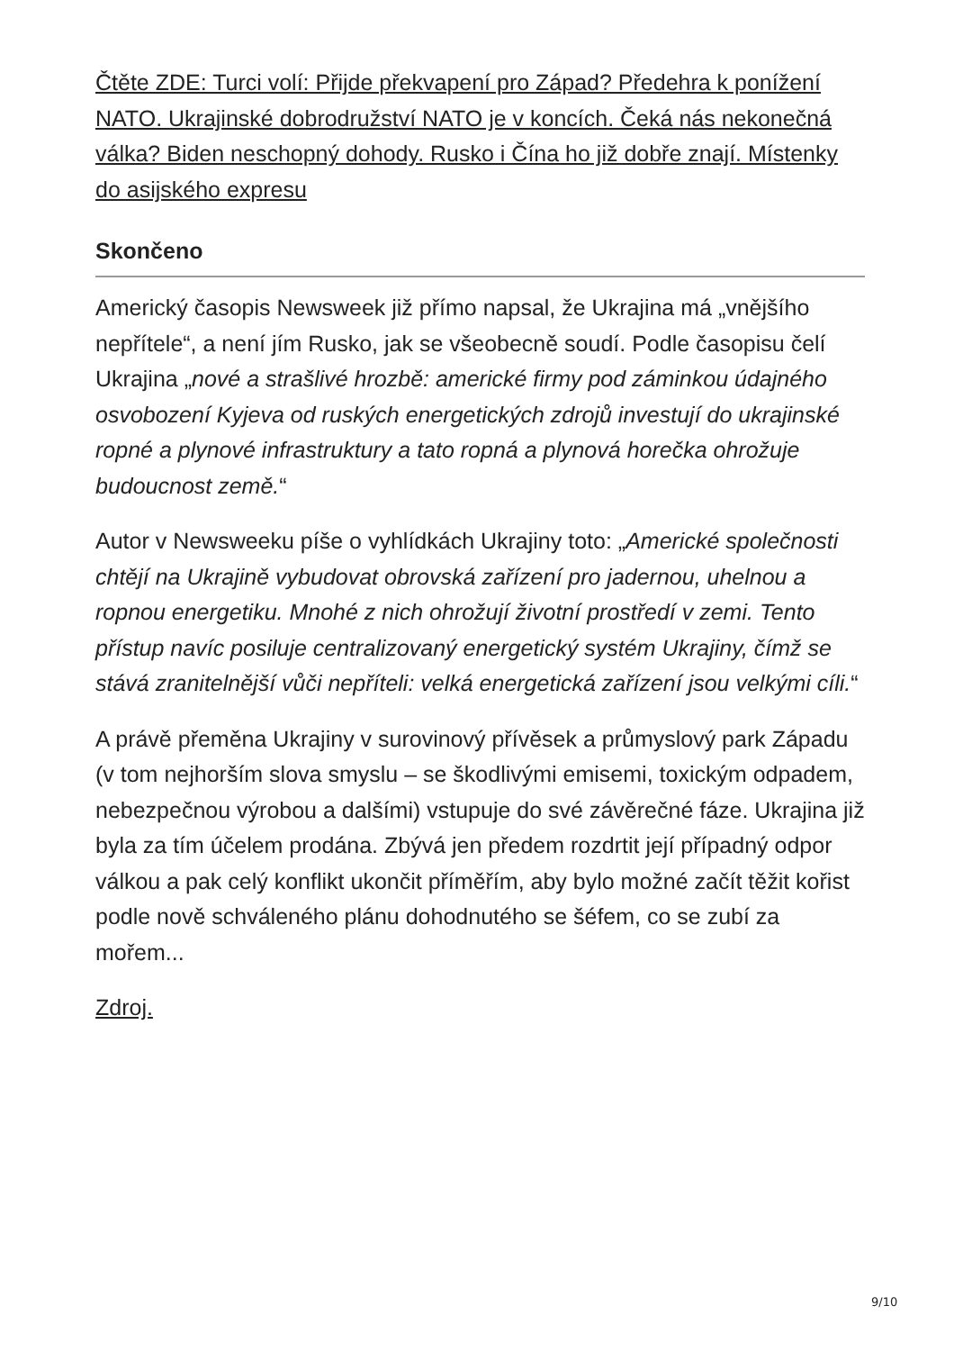Čtěte ZDE: Turci volí: Přijde překvapení pro Západ? Předehra k ponížení NATO. Ukrajinské dobrodružství NATO je v koncích. Čeká nás nekonečná válka? Biden neschopný dohody. Rusko i Čína ho již dobře znají. Místenky do asijského expresu
Skončeno
Americký časopis Newsweek již přímo napsal, že Ukrajina má „vnějšího nepřítele“, a není jím Rusko, jak se všeobecně soudí. Podle časopisu čelí Ukrajina „nové a strašlivé hrozbě: americké firmy pod záminkou údajného osvobození Kyjeva od ruských energetických zdrojů investují do ukrajinské ropné a plynové infrastruktury a tato ropná a plynová horečka ohrožuje budoucnost země.“
Autor v Newsweeku píše o vyhlídkách Ukrajiny toto: „Americké společnosti chtějí na Ukrajině vybudovat obrovská zařízení pro jadernou, uhelnou a ropnou energetiku. Mnohé z nich ohrožují životní prostředí v zemi. Tento přístup navíc posiluje centralizovaný energetický systém Ukrajiny, čímž se stává zranitelnější vůči nepříteli: velká energetická zařízení jsou velkými cíli.“
A právě přeměna Ukrajiny v surovinový přívěsek a průmyslový park Západu (v tom nejhorším slova smyslu – se škodlivými emisemi, toxickým odpadem, nebezpečnou výrobou a dalšími) vstupuje do své závěrečné fáze. Ukrajina již byla za tím účelem prodána. Zbývá jen předem rozdrtit její případný odpor válkou a pak celý konflikt ukončit příměřím, aby bylo možné začít těžit kořist podle nově schváleného plánu dohodnutého se šéfem, co se zubí za mořem...
Zdroj.
9/10